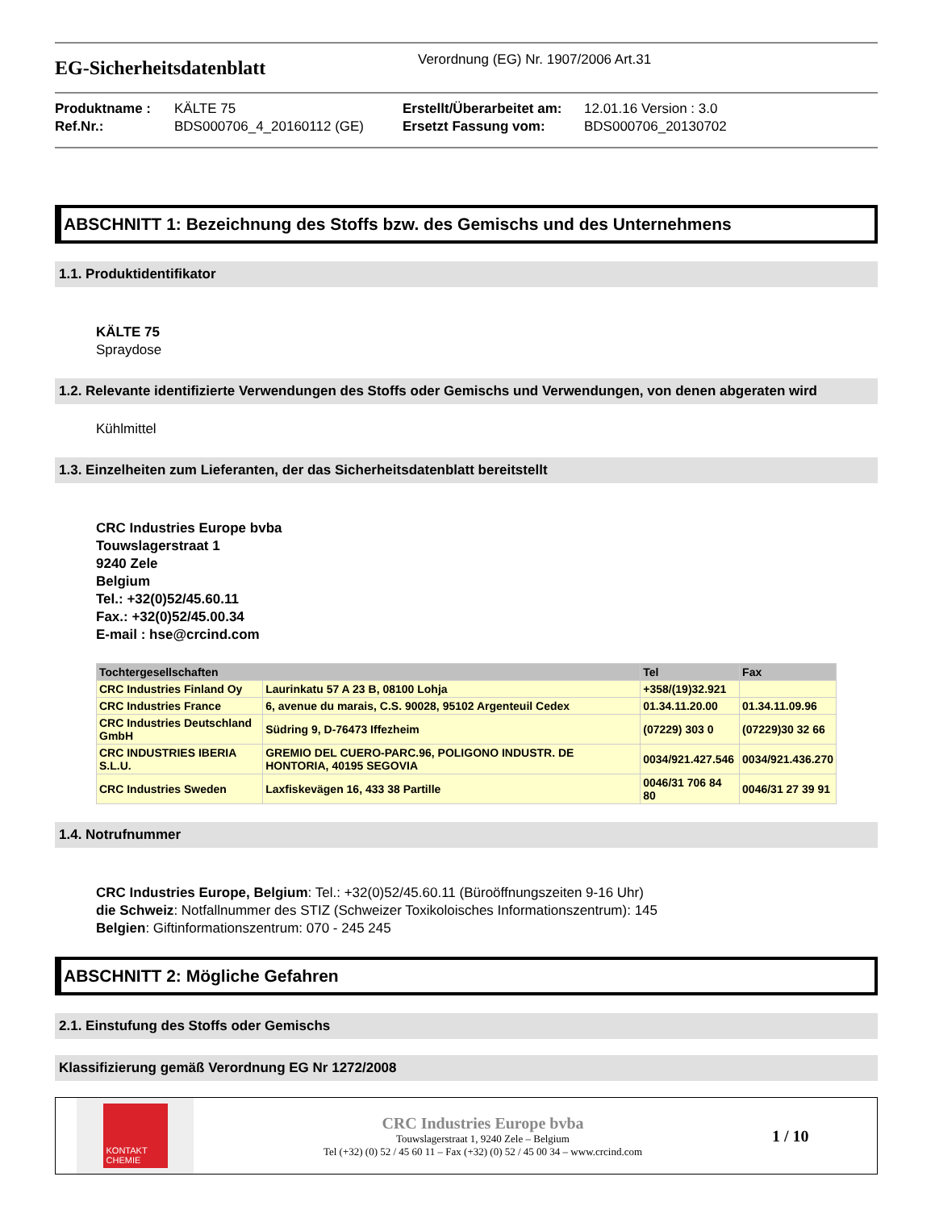EG-Sicherheitsdatenblatt
Verordnung (EG) Nr. 1907/2006 Art.31
Produktname :
Ref.Nr.:
KÄLTE 75
BDS000706_4_20160112 (GE)
Erstellt/Überarbeitet am:
Ersetzt Fassung vom:
12.01.16 Version : 3.0
BDS000706_20130702
ABSCHNITT 1: Bezeichnung des Stoffs bzw. des Gemischs und des Unternehmens
1.1. Produktidentifikator
KÄLTE 75
Spraydose
1.2. Relevante identifizierte Verwendungen des Stoffs oder Gemischs und Verwendungen, von denen abgeraten wird
Kühlmittel
1.3. Einzelheiten zum Lieferanten, der das Sicherheitsdatenblatt bereitstellt
CRC Industries Europe bvba
Touwslagerstraat 1
9240 Zele
Belgium
Tel.: +32(0)52/45.60.11
Fax.: +32(0)52/45.00.34
E-mail : hse@crcind.com
| Tochtergesellschaften | | Tel | Fax |
| --- | --- | --- | --- |
| CRC Industries Finland Oy | Laurinkatu 57 A 23 B, 08100 Lohja | +358/(19)32.921 | |
| CRC Industries France | 6, avenue du marais, C.S. 90028, 95102 Argenteuil Cedex | 01.34.11.20.00 | 01.34.11.09.96 |
| CRC Industries Deutschland GmbH | Südring 9, D-76473 Iffezheim | (07229) 303 0 | (07229)30 32 66 |
| CRC INDUSTRIES IBERIA S.L.U. | GREMIO DEL CUERO-PARC.96, POLIGONO INDUSTR. DE HONTORIA, 40195 SEGOVIA | 0034/921.427.546 | 0034/921.436.270 |
| CRC Industries Sweden | Laxfiskevägen 16, 433 38 Partille | 0046/31 706 84 80 | 0046/31 27 39 91 |
1.4. Notrufnummer
CRC Industries Europe, Belgium: Tel.: +32(0)52/45.60.11 (Büroöffnungszeiten 9-16 Uhr)
die Schweiz: Notfallnummer des STIZ (Schweizer Toxikoloisches Informationszentrum): 145
Belgien: Giftinformationszentrum: 070 - 245 245
ABSCHNITT 2: Mögliche Gefahren
2.1. Einstufung des Stoffs oder Gemischs
Klassifizierung gemäß Verordnung EG Nr 1272/2008
KONTAKT CHEMIE
CRC Industries Europe bvba
Touwslagerstraat 1, 9240 Zele – Belgium
Tel (+32) (0) 52 / 45 60 11 – Fax (+32) (0) 52 / 45 00 34 – www.crcind.com
1 / 10